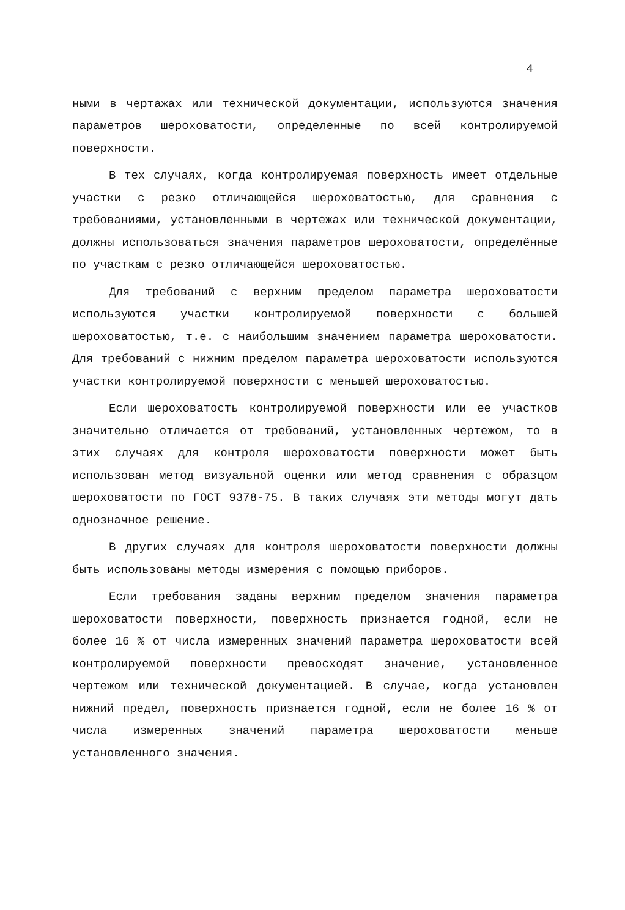4
ными в чертажах или технической документации, используются значения параметров шероховатости, определенные по всей контролируемой поверхности.
В тех случаях, когда контролируемая поверхность имеет отдельные участки с резко отличающейся шероховатостью, для сравнения с требованиями, установленными в чертежах или технической документации, должны использоваться значения параметров шероховатости, определённые по участкам с резко отличающейся шероховатостью.
Для требований с верхним пределом параметра шероховатости используются участки контролируемой поверхности с большей шероховатостью, т.е. с наибольшим значением параметра шероховатости. Для требований с нижним пределом параметра шероховатости используются участки контролируемой поверхности с меньшей шероховатостью.
Если шероховатость контролируемой поверхности или ее участков значительно отличается от требований, установленных чертежом, то в этих случаях для контроля шероховатости поверхности может быть использован метод визуальной оценки или метод сравнения с образцом шероховатости по ГОСТ 9378-75. В таких случаях эти методы могут дать однозначное решение.
В других случаях для контроля шероховатости поверхности должны быть использованы методы измерения с помощью приборов.
Если требования заданы верхним пределом значения параметра шероховатости поверхности, поверхность признается годной, если не более 16 % от числа измеренных значений параметра шероховатости всей контролируемой поверхности превосходят значение, установленное чертежом или технической документацией. В случае, когда установлен нижний предел, поверхность признается годной, если не более 16 % от числа измеренных значений параметра шероховатости меньше установленного значения.